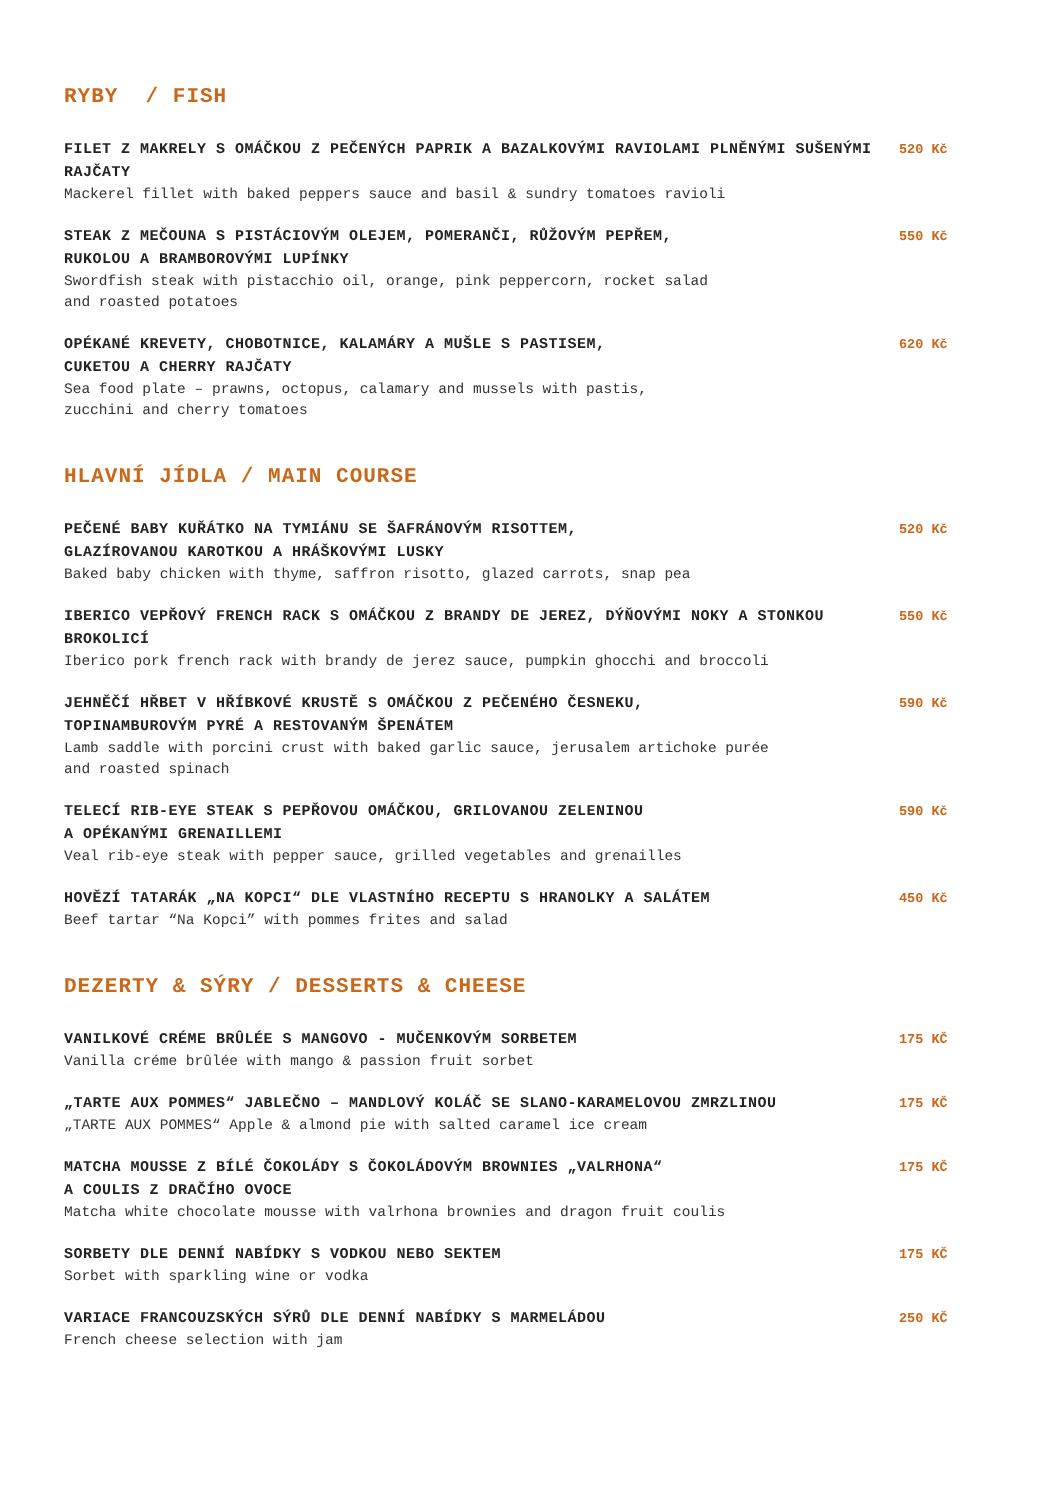RYBY / FISH
FILET Z MAKRELY S OMÁČKOU Z PEČENÝCH PAPRIK A BAZALKOVÝMI RAVIOLAMI PLNĚNÝMI SUŠENÝMI RAJČATY
Mackerel fillet with baked peppers sauce and basil & sundry tomatoes ravioli
520 Kč
STEAK Z MEČOUNA S PISTÁCIOVÝM OLEJEM, POMERANČI, RŮŽOVÝM PEPŘEM,
RUKOLOU A BRAMBOROVÝMI LUPÍNKY
Swordfish steak with pistacchio oil, orange, pink peppercorn, rocket salad
and roasted potatoes
550 Kč
OPÉKANÉ KREVETY, CHOBOTNICE, KALAMÁRY A MUŠLE S PASTISEM,
CUKETOU A CHERRY RAJČATY
Sea food plate – prawns, octopus, calamary and mussels with pastis,
zucchini and cherry tomatoes
620 Kč
HLAVNÍ JÍDLA / MAIN COURSE
PEČENÉ BABY KUŘÁTKO NA TYMIÁNU SE ŠAFRÁNOVÝM RISOTTEM,
GLAZÍROVANOU KAROTKOU A HRÁŠKOVÝMI LUSKY
Baked baby chicken with thyme, saffron risotto, glazed carrots, snap pea
520 Kč
IBERICO VEPŘOVÝ FRENCH RACK S OMÁČKOU Z BRANDY DE JEREZ, DÝŇOVÝMI NOKY A STONKOU BROKOLICÍ
Iberico pork french rack with brandy de jerez sauce, pumpkin ghocchi and broccoli
550 Kč
JEHNĚČÍ HŘBET V HŘÍBKOVÉ KRUSTĚ S OMÁČKOU Z PEČENÉHO ČESNEKU,
TOPINAMBUROVÝM PYRÉ A RESTOVANÝM ŠPENÁTEM
Lamb saddle with porcini crust with baked garlic sauce, jerusalem artichoke purée
and roasted spinach
590 Kč
TELECÍ RIB-EYE STEAK S PEPŘOVOU OMÁČKOU, GRILOVANOU ZELENINOU
A OPÉKANÝMI GRENAILLEMI
Veal rib-eye steak with pepper sauce, grilled vegetables and grenailles
590 Kč
HOVĚZÍ TATARÁK „NA KOPCI“ DLE VLASTNÍHO RECEPTU S HRANOLKY A SALÁTEM
Beef tartar “Na Kopci” with pommes frites and salad
450 Kč
DEZERTY & SÝRY / DESSERTS & CHEESE
VANILKOVÉ CRÉME BRÛLÉE S MANGOVO - MUČENKOVÝM SORBETEM
Vanilla créme brûlée with mango & passion fruit sorbet
175 KČ
„TARTE AUX POMMES“ JABLEČNO – MANDLOVÝ KOLÁČ SE SLANO-KARAMELOVOU ZMRZLINOU
„TARTE AUX POMMES“ Apple & almond pie with salted caramel ice cream
175 KČ
MATCHA MOUSSE Z BÍLÉ ČOKOLÁDY S ČOKOLÁDOVÝM BROWNIES „VALRHONA“
A COULIS Z DRAČÍHO OVOCE
Matcha white chocolate mousse with valrhona brownies and dragon fruit coulis
175 KČ
SORBETY DLE DENNÍ NABÍDKY S VODKOU NEBO SEKTEM
Sorbet with sparkling wine or vodka
175 KČ
VARIACE FRANCOUZSKÝCH SÝRŮ DLE DENNÍ NABÍDKY S MARMELÁDOU
French cheese selection with jam
250 KČ